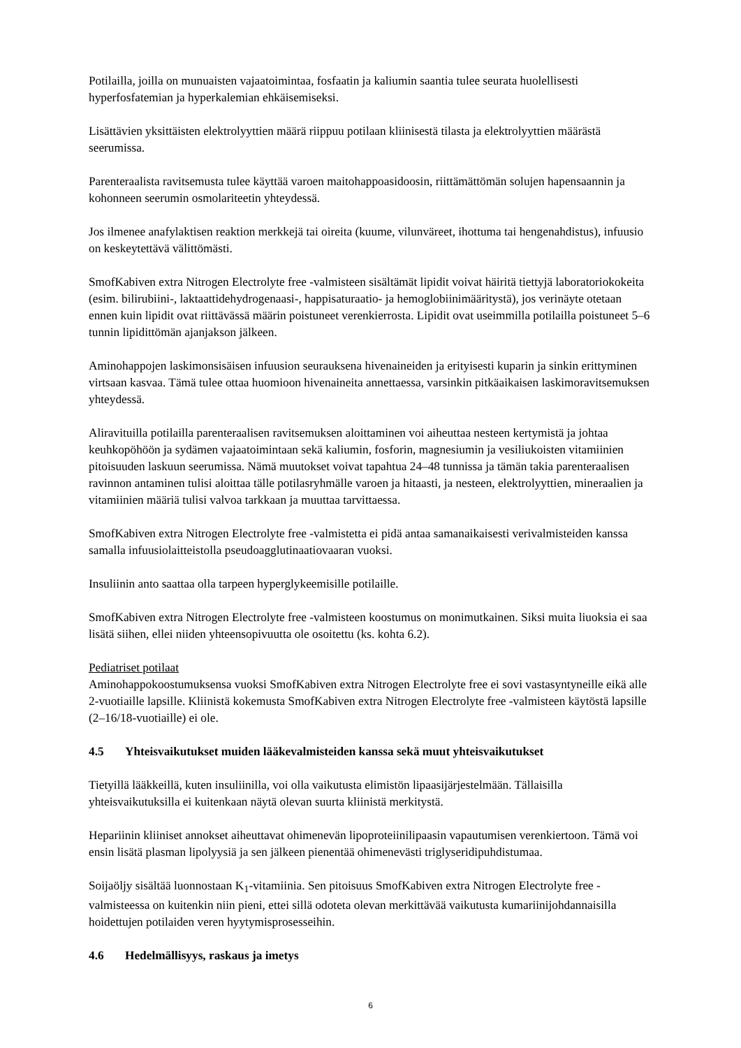Potilailla, joilla on munuaisten vajaatoimintaa, fosfaatin ja kaliumin saantia tulee seurata huolellisesti hyperfosfatemian ja hyperkalemian ehkäisemiseksi.
Lisättävien yksittäisten elektrolyyttien määrä riippuu potilaan kliinisestä tilasta ja elektrolyyttien määrästä seerumissa.
Parenteraalista ravitsemusta tulee käyttää varoen maitohappoasidoosin, riittämättömän solujen hapensaannin ja kohonneen seerumin osmolariteetin yhteydessä.
Jos ilmenee anafylaktisen reaktion merkkejä tai oireita (kuume, vilunväreet, ihottuma tai hengenahdistus), infuusio on keskeytettävä välittömästi.
SmofKabiven extra Nitrogen Electrolyte free -valmisteen sisältämät lipidit voivat häiritä tiettyjä laboratoriokokeita (esim. bilirubiini-, laktaattidehydrogenaasi-, happisaturaatio- ja hemoglobiinimääritystä), jos verinäyte otetaan ennen kuin lipidit ovat riittävässä määrin poistuneet verenkierrosta. Lipidit ovat useimmilla potilailla poistuneet 5–6 tunnin lipidittömän ajanjakson jälkeen.
Aminohappojen laskimonsisäisen infuusion seurauksena hivenaineiden ja erityisesti kuparin ja sinkin erittyminen virtsaan kasvaa. Tämä tulee ottaa huomioon hivenaineita annettaessa, varsinkin pitkäaikaisen laskimoravitsemuksen yhteydessä.
Aliravituilla potilailla parenteraalisen ravitsemuksen aloittaminen voi aiheuttaa nesteen kertymistä ja johtaa keuhkopöhöön ja sydämen vajaatoimintaan sekä kaliumin, fosforin, magnesiumin ja vesiliukoisten vitamiinien pitoisuuden laskuun seerumissa. Nämä muutokset voivat tapahtua 24–48 tunnissa ja tämän takia parenteraalisen ravinnon antaminen tulisi aloittaa tälle potilasryhmälle varoen ja hitaasti, ja nesteen, elektrolyyttien, mineraalien ja vitamiinien määriä tulisi valvoa tarkkaan ja muuttaa tarvittaessa.
SmofKabiven extra Nitrogen Electrolyte free -valmistetta ei pidä antaa samanaikaisesti verivalmisteiden kanssa samalla infuusiolaitteistolla pseudoagglutinaatiovaaran vuoksi.
Insuliinin anto saattaa olla tarpeen hyperglykeemisille potilaille.
SmofKabiven extra Nitrogen Electrolyte free -valmisteen koostumus on monimutkainen. Siksi muita liuoksia ei saa lisätä siihen, ellei niiden yhteensopivuutta ole osoitettu (ks. kohta 6.2).
Pediatriset potilaat
Aminohappokoostumuksensa vuoksi SmofKabiven extra Nitrogen Electrolyte free ei sovi vastasyntyneille eikä alle 2-vuotiaille lapsille. Kliinistä kokemusta SmofKabiven extra Nitrogen Electrolyte free -valmisteen käytöstä lapsille (2–16/18-vuotiaille) ei ole.
4.5 Yhteisvaikutukset muiden lääkevalmisteiden kanssa sekä muut yhteisvaikutukset
Tietyillä lääkkeillä, kuten insuliinilla, voi olla vaikutusta elimistön lipaasijärjestelmään. Tällaisilla yhteisvaikutuksilla ei kuitenkaan näytä olevan suurta kliinistä merkitystä.
Hepariinin kliiniset annokset aiheuttavat ohimenevän lipoproteiinilipaasin vapautumisen verenkiertoon. Tämä voi ensin lisätä plasman lipolyysiä ja sen jälkeen pienentää ohimenevästi triglyseridipuhdistumaa.
Soijaöljy sisältää luonnostaan K<sub>1</sub>-vitamiinia. Sen pitoisuus SmofKabiven extra Nitrogen Electrolyte free -valmisteessa on kuitenkin niin pieni, ettei sillä odoteta olevan merkittävää vaikutusta kumariinijohdannaisilla hoidettujen potilaiden veren hyytymisprosesseihin.
4.6 Hedelmällisyys, raskaus ja imetys
6